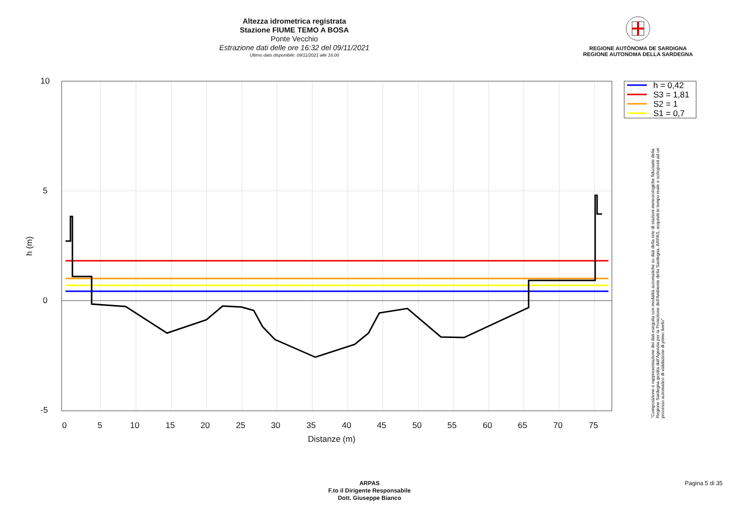Altezza idrometrica registrata
Stazione FIUME TEMO A BOSA
Ponte Vecchio
Estrazione dati delle ore 16:32 del 09/11/2021
Ultimo dato disponibile: 09/11/2021 alle 16:00
REGIONE AUTÒNOMA DE SARDIGNA
REGIONE AUTONOMA DELLA SARDEGNA
10
5
0
-5
0
5
10
15
20
25
30
35
40
45
50
55
60
65
70
75
Distanze (m)
h (m)
h = 0,42
S3 = 1,81
S2 = 1
S1 = 0,7
"Composizione e rappresentazione dei dati eseguita con modalità automatiche su dati della rete di stazioni meteorologiche fiduciarie della Regione Sardegna gestita dall'Agenzia per la Protezione dell'Ambiente della Sardegna, ARPAS, acquisiti in tempo reale e sottoposti ad un processo automatico di validazione di primo livello"
ARPAS
F.to il Dirigente Responsabile
Dott. Giuseppe Bianco
Pagina 5 di 35